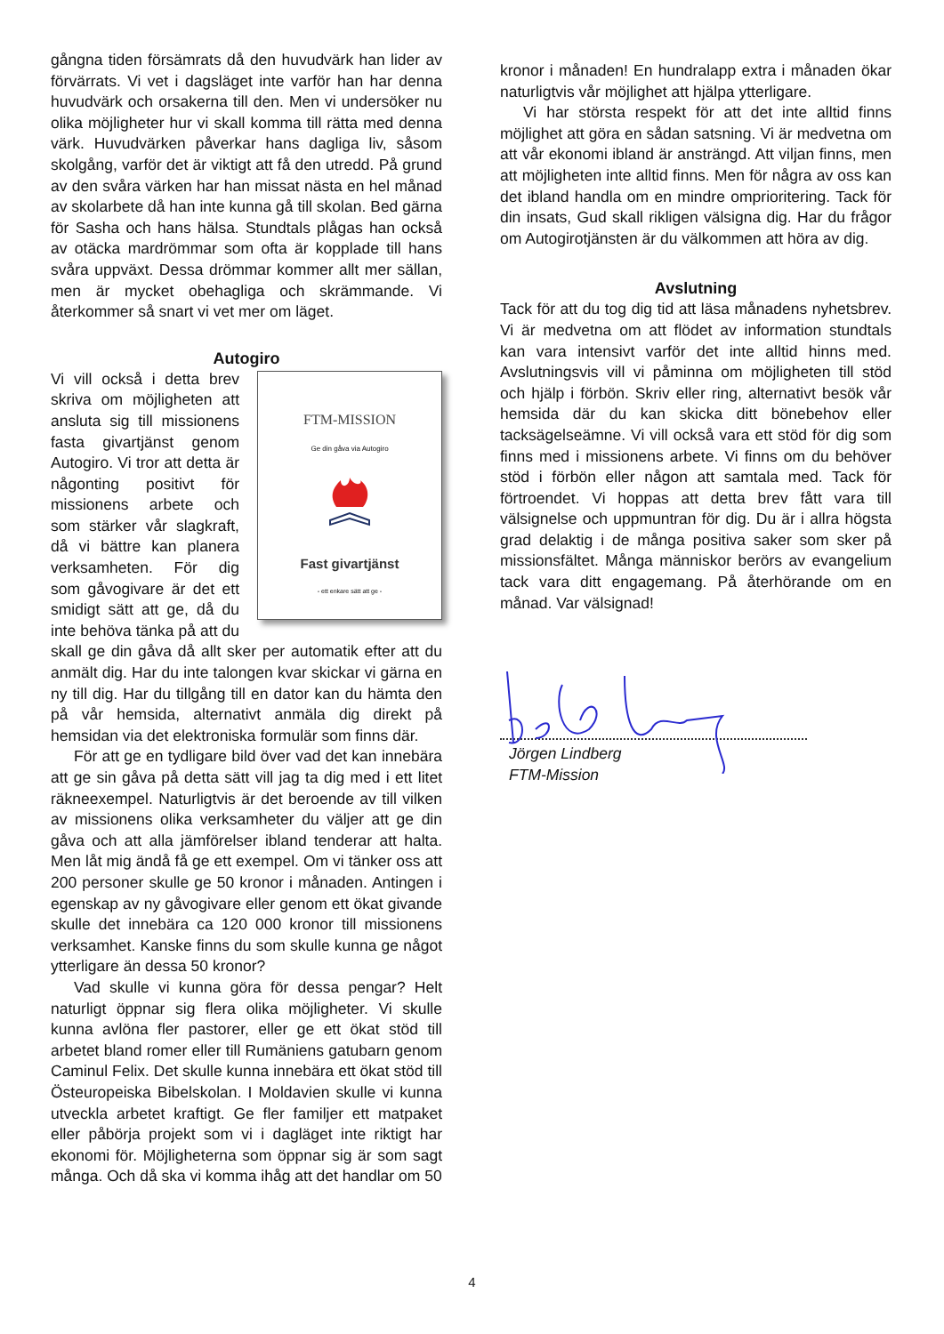gångna tiden försämrats då den huvudvärk han lider av förvärrats. Vi vet i dagsläget inte varför han har denna huvudvärk och orsakerna till den. Men vi undersöker nu olika möjligheter hur vi skall komma till rätta med denna värk. Huvudvärken påverkar hans dagliga liv, såsom skolgång, varför det är viktigt att få den utredd. På grund av den svåra värken har han missat nästa en hel månad av skolarbete då han inte kunna gå till skolan. Bed gärna för Sasha och hans hälsa. Stundtals plågas han också av otäcka mardrömmar som ofta är kopplade till hans svåra uppväxt. Dessa drömmar kommer allt mer sällan, men är mycket obehagliga och skrämmande. Vi återkommer så snart vi vet mer om läget.
Autogiro
FTM-MISSION
Ge din gåva via Autogiro
Fast givartjänst
- ett enkare sätt att ge -
Vi vill också i detta brev skriva om möjligheten att ansluta sig till missionens fasta givartjänst genom Autogiro. Vi tror att detta är någonting positivt för missionens arbete och som stärker vår slagkraft, då vi bättre kan planera verksamheten. För dig som gåvogivare är det ett smidigt sätt att ge, då du inte behöva tänka på att du skall ge din gåva då allt sker per automatik efter att du anmält dig. Har du inte talongen kvar skickar vi gärna en ny till dig. Har du tillgång till en dator kan du hämta den på vår hemsida, alternativt anmäla dig direkt på hemsidan via det elektroniska formulär som finns där.
För att ge en tydligare bild över vad det kan innebära att ge sin gåva på detta sätt vill jag ta dig med i ett litet räkneexempel. Naturligtvis är det beroende av till vilken av missionens olika verksamheter du väljer att ge din gåva och att alla jämförelser ibland tenderar att halta. Men låt mig ändå få ge ett exempel. Om vi tänker oss att 200 personer skulle ge 50 kronor i månaden. Antingen i egenskap av ny gåvogivare eller genom ett ökat givande skulle det innebära ca 120 000 kronor till missionens verksamhet. Kanske finns du som skulle kunna ge något ytterligare än dessa 50 kronor?
Vad skulle vi kunna göra för dessa pengar? Helt naturligt öppnar sig flera olika möjligheter. Vi skulle kunna avlöna fler pastorer, eller ge ett ökat stöd till arbetet bland romer eller till Rumäniens gatubarn genom Caminul Felix. Det skulle kunna innebära ett ökat stöd till Östeuropeiska Bibelskolan. I Moldavien skulle vi kunna utveckla arbetet kraftigt. Ge fler familjer ett matpaket eller påbörja projekt som vi i dagläget inte riktigt har ekonomi för. Möjligheterna som öppnar sig är som sagt många. Och då ska vi komma ihåg att det handlar om 50
kronor i månaden! En hundralapp extra i månaden ökar naturligtvis vår möjlighet att hjälpa ytterligare.
Vi har största respekt för att det inte alltid finns möjlighet att göra en sådan satsning. Vi är medvetna om att vår ekonomi ibland är ansträngd. Att viljan finns, men att möjligheten inte alltid finns. Men för några av oss kan det ibland handla om en mindre omprioritering. Tack för din insats, Gud skall rikligen välsigna dig. Har du frågor om Autogirotjänsten är du välkommen att höra av dig.
Avslutning
Tack för att du tog dig tid att läsa månadens nyhetsbrev. Vi är medvetna om att flödet av information stundtals kan vara intensivt varför det inte alltid hinns med. Avslutningsvis vill vi påminna om möjligheten till stöd och hjälp i förbön. Skriv eller ring, alternativt besök vår hemsida där du kan skicka ditt bönebehov eller tacksägelseämne. Vi vill också vara ett stöd för dig som finns med i missionens arbete. Vi finns om du behöver stöd i förbön eller någon att samtala med. Tack för förtroendet. Vi hoppas att detta brev fått vara till välsignelse och uppmuntran för dig. Du är i allra högsta grad delaktig i de många positiva saker som sker på missionsfältet. Många människor berörs av evangelium tack vara ditt engagemang. På återhörande om en månad. Var välsignad!
Jörgen Lindberg
FTM-Mission
4